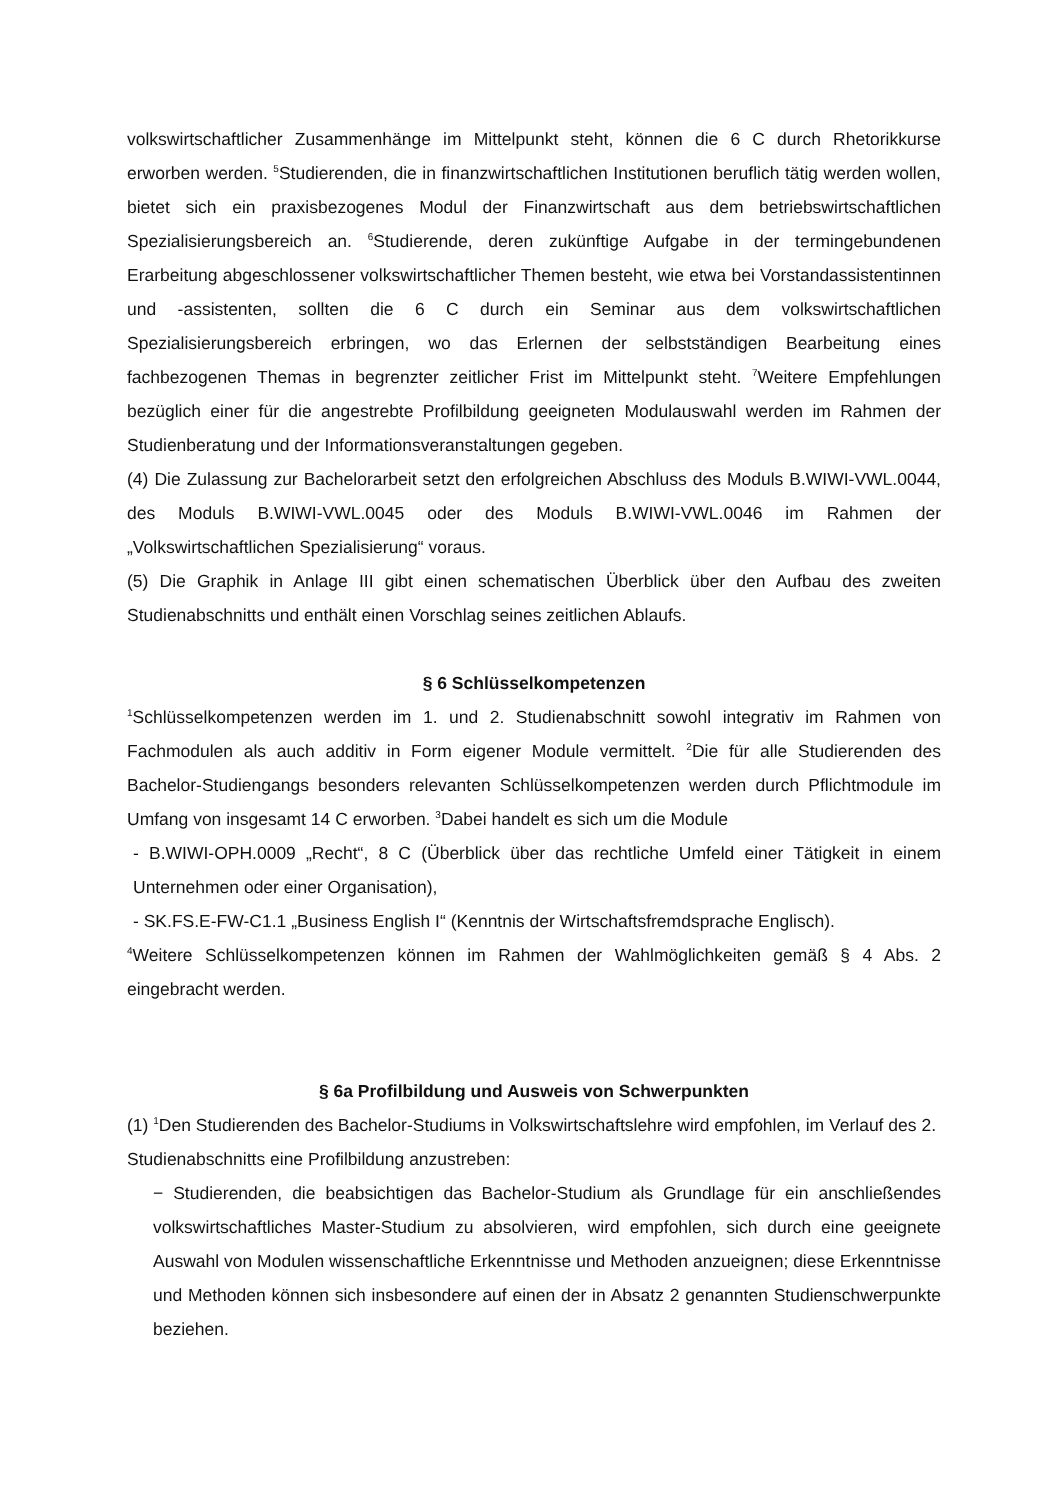volkswirtschaftlicher Zusammenhänge im Mittelpunkt steht, können die 6 C durch Rhetorikkurse erworben werden. <sup>5</sup>Studierenden, die in finanzwirtschaftlichen Institutionen beruflich tätig werden wollen, bietet sich ein praxisbezogenes Modul der Finanzwirtschaft aus dem betriebswirtschaftlichen Spezialisierungsbereich an. <sup>6</sup>Studierende, deren zukünftige Aufgabe in der termingebundenen Erarbeitung abgeschlossener volkswirtschaftlicher Themen besteht, wie etwa bei Vorstandassistentinnen und -assistenten, sollten die 6 C durch ein Seminar aus dem volkswirtschaftlichen Spezialisierungsbereich erbringen, wo das Erlernen der selbstständigen Bearbeitung eines fachbezogenen Themas in begrenzter zeitlicher Frist im Mittelpunkt steht. <sup>7</sup>Weitere Empfehlungen bezüglich einer für die angestrebte Profilbildung geeigneten Modulauswahl werden im Rahmen der Studienberatung und der Informationsveranstaltungen gegeben.
(4) Die Zulassung zur Bachelorarbeit setzt den erfolgreichen Abschluss des Moduls B.WIWI-VWL.0044, des Moduls B.WIWI-VWL.0045 oder des Moduls B.WIWI-VWL.0046 im Rahmen der „Volkswirtschaftlichen Spezialisierung“ voraus.
(5) Die Graphik in Anlage III gibt einen schematischen Überblick über den Aufbau des zweiten Studienabschnitts und enthält einen Vorschlag seines zeitlichen Ablaufs.
§ 6 Schlüsselkompetenzen
<sup>1</sup> Schlüsselkompetenzen werden im 1. und 2. Studienabschnitt sowohl integrativ im Rahmen von Fachmodulen als auch additiv in Form eigener Module vermittelt. <sup>2</sup>Die für alle Studierenden des Bachelor-Studiengangs besonders relevanten Schlüsselkompetenzen werden durch Pflichtmodule im Umfang von insgesamt 14 C erworben. <sup>3</sup>Dabei handelt es sich um die Module
- B.WIWI-OPH.0009 „Recht“, 8 C (Überblick über das rechtliche Umfeld einer Tätigkeit in einem Unternehmen oder einer Organisation),
- SK.FS.E-FW-C1.1 „Business English I“ (Kenntnis der Wirtschaftsfremdsprache Englisch).
<sup>4</sup> Weitere Schlüsselkompetenzen können im Rahmen der Wahlmöglichkeiten gemäß § 4 Abs. 2 eingebracht werden.
§ 6a Profilbildung und Ausweis von Schwerpunkten
(1) <sup>1</sup>Den Studierenden des Bachelor-Studiums in Volkswirtschaftslehre wird empfohlen, im Verlauf des 2. Studienabschnitts eine Profilbildung anzustreben:
− Studierenden, die beabsichtigen das Bachelor-Studium als Grundlage für ein anschließendes volkswirtschaftliches Master-Studium zu absolvieren, wird empfohlen, sich durch eine geeignete Auswahl von Modulen wissenschaftliche Erkenntnisse und Methoden anzueignen; diese Erkenntnisse und Methoden können sich insbesondere auf einen der in Absatz 2 genannten Studienschwerpunkte beziehen.